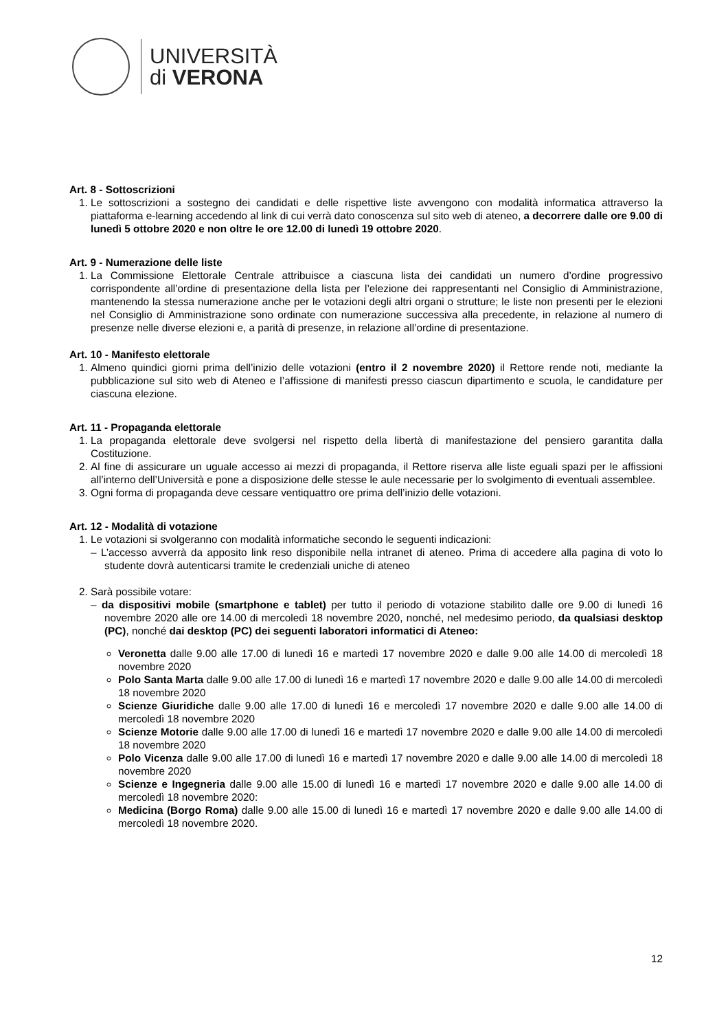UNIVERSITÀ
di VERONA
Art. 8 - Sottoscrizioni
1. Le sottoscrizioni a sostegno dei candidati e delle rispettive liste avvengono con modalità informatica attraverso la piattaforma e-learning accedendo al link di cui verrà dato conoscenza sul sito web di ateneo, a decorrere dalle ore 9.00 di lunedì 5 ottobre 2020 e non oltre le ore 12.00 di lunedì 19 ottobre 2020.
Art. 9 - Numerazione delle liste
1. La Commissione Elettorale Centrale attribuisce a ciascuna lista dei candidati un numero d’ordine progressivo corrispondente all’ordine di presentazione della lista per l’elezione dei rappresentanti nel Consiglio di Amministrazione, mantenendo la stessa numerazione anche per le votazioni degli altri organi o strutture; le liste non presenti per le elezioni nel Consiglio di Amministrazione sono ordinate con numerazione successiva alla precedente, in relazione al numero di presenze nelle diverse elezioni e, a parità di presenze, in relazione all’ordine di presentazione.
Art. 10 - Manifesto elettorale
1. Almeno quindici giorni prima dell’inizio delle votazioni (entro il 2 novembre 2020) il Rettore rende noti, mediante la pubblicazione sul sito web di Ateneo e l’affissione di manifesti presso ciascun dipartimento e scuola, le candidature per ciascuna elezione.
Art. 11 - Propaganda elettorale
1. La propaganda elettorale deve svolgersi nel rispetto della libertà di manifestazione del pensiero garantita dalla Costituzione.
2. Al fine di assicurare un uguale accesso ai mezzi di propaganda, il Rettore riserva alle liste eguali spazi per le affissioni all’interno dell’Università e pone a disposizione delle stesse le aule necessarie per lo svolgimento di eventuali assemblee.
3. Ogni forma di propaganda deve cessare ventiquattro ore prima dell’inizio delle votazioni.
Art. 12 - Modalità di votazione
1. Le votazioni si svolgeranno con modalità informatiche secondo le seguenti indicazioni:
– L’accesso avverrà da apposito link reso disponibile nella intranet di ateneo. Prima di accedere alla pagina di voto lo studente dovrà autenticarsi tramite le credenziali uniche di ateneo
2. Sarà possibile votare:
– da dispositivi mobile (smartphone e tablet) per tutto il periodo di votazione stabilito dalle ore 9.00 di lunedì 16 novembre 2020 alle ore 14.00 di mercoledì 18 novembre 2020, nonché, nel medesimo periodo, da qualsiasi desktop (PC), nonché dai desktop (PC) dei seguenti laboratori informatici di Ateneo:
Veronetta dalle 9.00 alle 17.00 di lunedì 16 e martedì 17 novembre 2020 e dalle 9.00 alle 14.00 di mercoledì 18 novembre 2020
Polo Santa Marta dalle 9.00 alle 17.00 di lunedì 16 e martedì 17 novembre 2020 e dalle 9.00 alle 14.00 di mercoledì 18 novembre 2020
Scienze Giuridiche dalle 9.00 alle 17.00 di lunedì 16 e mercoledì 17 novembre 2020 e dalle 9.00 alle 14.00 di mercoledì 18 novembre 2020
Scienze Motorie dalle 9.00 alle 17.00 di lunedì 16 e martedì 17 novembre 2020 e dalle 9.00 alle 14.00 di mercoledì 18 novembre 2020
Polo Vicenza dalle 9.00 alle 17.00 di lunedì 16 e martedì 17 novembre 2020 e dalle 9.00 alle 14.00 di mercoledì 18 novembre 2020
Scienze e Ingegneria dalle 9.00 alle 15.00 di lunedì 16 e martedì 17 novembre 2020 e dalle 9.00 alle 14.00 di mercoledì 18 novembre 2020:
Medicina (Borgo Roma) dalle 9.00 alle 15.00 di lunedì 16 e martedì 17 novembre 2020 e dalle 9.00 alle 14.00 di mercoledì 18 novembre 2020.
12